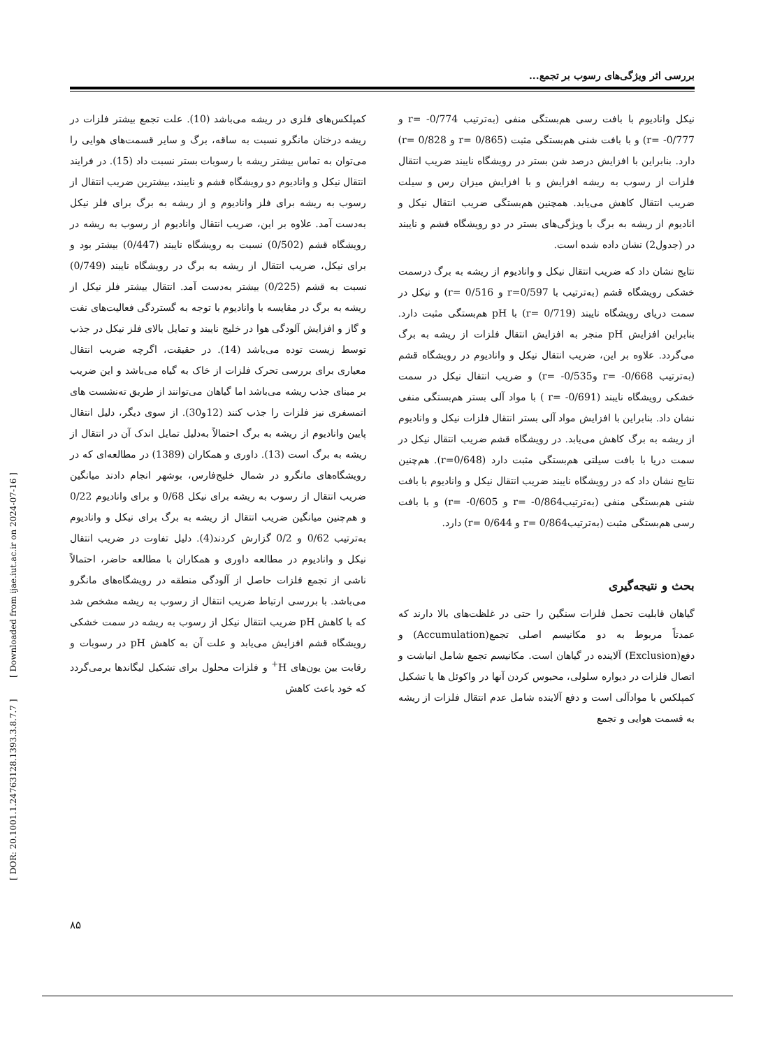بررسی اثر ویژگی‌های رسوب بر تجمع...
نیکل وانادیوم با بافت رسی هم‌بستگی منفی (به‌ترتیب 0/774- =r و 0/777- =r) و با بافت شنی هم‌بستگی مثبت (0/865 =r و 0/828 =r) دارد. بنابراین با افزایش درصد شن بستر در رویشگاه نایبند ضریب انتقال فلزات از رسوب به ریشه افزایش و با افزایش میزان رس و سیلت ضریب انتقال کاهش می‌یابد. همچنین هم‌بستگی ضریب انتقال نیکل و انادیوم از ریشه به برگ با ویژگی‌های بستر در دو رویشگاه قشم و نایبند در (جدول2) نشان داده شده است.
نتایج نشان داد که ضریب انتقال نیکل و وانادیوم از ریشه به برگ درسمت خشکی رویشگاه قشم (به‌ترتیب با r=0/597 و 0/516 =r) و نیکل در سمت دریای رویشگاه نایبند (0/719 =r) با pH هم‌بستگی مثبت دارد. بنابراین افزایش pH منجر به افزایش انتقال فلزات از ریشه به برگ می‌گردد. علاوه بر این، ضریب انتقال نیکل و وانادیوم در رویشگاه قشم (به‌ترتیب 0/668- =r و0/535- =r) و ضریب انتقال نیکل در سمت خشکی رویشگاه نایبند (0/691- =r ) با مواد آلی بستر هم‌بستگی منفی نشان داد. بنابراین با افزایش مواد آلی بستر انتقال فلزات نیکل و وانادیوم از ریشه به برگ کاهش می‌یابد. در رویشگاه قشم ضریب انتقال نیکل در سمت دریا با بافت سیلتی هم‌بستگی مثبت دارد (r=0/648). هم‌چنین نتایج نشان داد که در رویشگاه نایبند ضریب انتقال نیکل و وانادیوم با بافت شنی هم‌بستگی منفی (به‌ترتیب0/864- =r و 0/605- =r) و با بافت رسی هم‌بستگی مثبت (به‌ترتیب0/864 =r و 0/644 =r) دارد.
بحث و نتیجه‌گیری
گیاهان قابلیت تحمل فلزات سنگین را حتی در غلظت‌های بالا دارند که عمدتاً مربوط به دو مکانیسم اصلی تجمع(Accumulation) و دفع(Exclusion) آلاینده در گیاهان است. مکانیسم تجمع شامل انباشت و اتصال فلزات در دیواره سلولی، محبوس کردن آنها در واکوئل ها یا تشکیل کمپلکس با موادآلی است و دفع آلاینده شامل عدم انتقال فلزات از ریشه به قسمت هوایی و تجمع
کمپلکس‌های فلزی در ریشه می‌باشد (10). علت تجمع بیشتر فلزات در ریشه درختان مانگرو نسبت به ساقه، برگ و سایر قسمت‌های هوایی را می‌توان به تماس بیشتر ریشه با رسوبات بستر نسبت داد (15). در فرایند انتقال نیکل و وانادیوم دو رویشگاه قشم و نایبند، بیشترین ضریب انتقال از رسوب به ریشه برای فلز وانادیوم و از ریشه به برگ برای فلز نیکل به‌دست آمد. علاوه بر این، ضریب انتقال وانادیوم از رسوب به ریشه در رویشگاه قشم (0/502) نسبت به رویشگاه نایبند (0/447) بیشتر بود و برای نیکل، ضریب انتقال از ریشه به برگ در رویشگاه نایبند (0/749) نسبت به قشم (0/225) بیشتر به‌دست آمد. انتقال بیشتر فلز نیکل از ریشه به برگ در مقایسه با وانادیوم با توجه به گستردگی فعالیت‌های نفت و گاز و افزایش آلودگی هوا در خلیج نایبند و تمایل بالای فلز نیکل در جذب توسط زیست توده می‌باشد (14). در حقیقت، اگرچه ضریب انتقال معیاری برای بررسی تحرک فلزات از خاک به گیاه می‌باشد و این ضریب بر مبنای جذب ریشه می‌باشد اما گیاهان می‌توانند از طریق ته‌نشست های اتمسفری نیز فلزات را جذب کنند (12و30). از سوی دیگر، دلیل انتقال پایین وانادیوم از ریشه به برگ احتمالاً به‌دلیل تمایل اندک آن در انتقال از ریشه به برگ است (13). داوری و همکاران (1389) در مطالعه‌ای که در رویشگاه‌های مانگرو در شمال خلیج‌فارس، بوشهر انجام دادند میانگین ضریب انتقال از رسوب به ریشه برای نیکل 0/68 و برای وانادیوم 0/22 و هم‌چنین میانگین ضریب انتقال از ریشه به برگ برای نیکل و وانادیوم به‌ترتیب 0/62 و 0/2 گزارش کردند(4). دلیل تفاوت در ضریب انتقال نیکل و وانادیوم در مطالعه داوری و همکاران با مطالعه حاضر، احتمالاً ناشی از تجمع فلزات حاصل از آلودگی منطقه در رویشگاه‌های مانگرو می‌باشد. با بررسی ارتباط ضریب انتقال از رسوب به ریشه مشخص شد که با کاهش pH ضریب انتقال نیکل از رسوب به ریشه در سمت خشکی رویشگاه قشم افزایش می‌یابد و علت آن به کاهش pH در رسوبات و رقابت بین یون‌های H<sup>+</sup> و فلزات محلول برای تشکیل لیگاندها برمی‌گردد که خود باعث کاهش
[ DOR: 20.1001.1.24763128.1393.3.8.7.7 ] [ Downloaded from ijae.iut.ac.ir on 2024-07-16 ]
۸۵